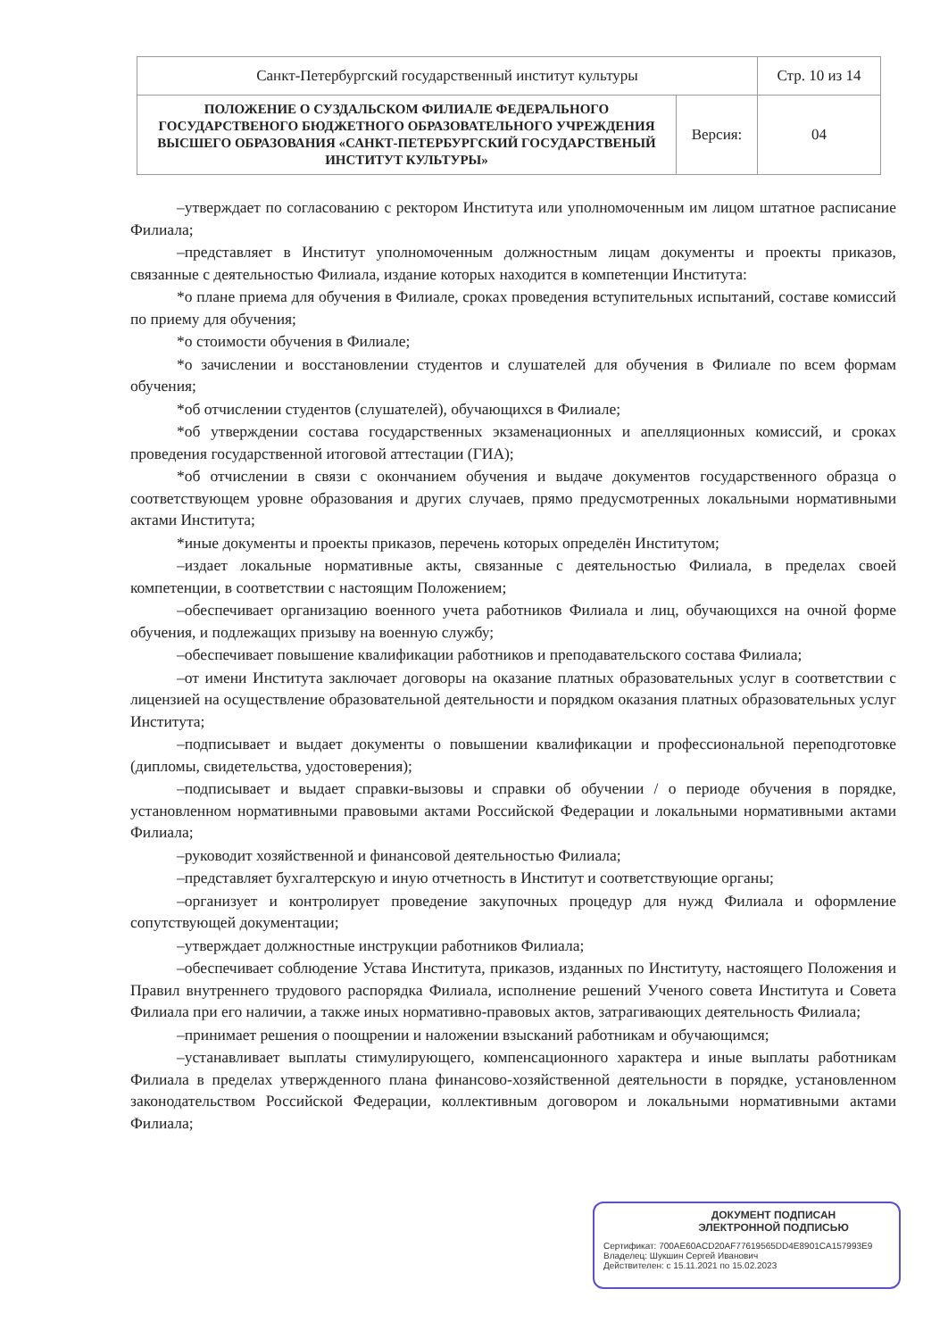| Санкт-Петербургский государственный институт культуры | | Стр. 10 из 14 |
| ПОЛОЖЕНИЕ О СУЗДАЛЬСКОМ ФИЛИАЛЕ ФЕДЕРАЛЬНОГО ГОСУДАРСТВЕНОГО БЮДЖЕТНОГО ОБРАЗОВАТЕЛЬНОГО УЧРЕЖДЕНИЯ ВЫСШЕГО ОБРАЗОВАНИЯ «САНКТ-ПЕТЕРБУРГСКИЙ ГОСУДАРСТВЕНЫЙ ИНСТИТУТ КУЛЬТУРЫ» | Версия: | 04 |
–утверждает по согласованию с ректором Института или уполномоченным им лицом штатное расписание Филиала;
–представляет в Институт уполномоченным должностным лицам документы и проекты приказов, связанные с деятельностью Филиала, издание которых находится в компетенции Института:
*о плане приема для обучения в Филиале, сроках проведения вступительных испытаний, составе комиссий по приему для обучения;
*о стоимости обучения в Филиале;
*о зачислении и восстановлении студентов и слушателей для обучения в Филиале по всем формам обучения;
*об отчислении студентов (слушателей), обучающихся в Филиале;
*об утверждении состава государственных экзаменационных и апелляционных комиссий, и сроках проведения государственной итоговой аттестации (ГИА);
*об отчислении в связи с окончанием обучения и выдаче документов государственного образца о соответствующем уровне образования и других случаев, прямо предусмотренных локальными нормативными актами Института;
*иные документы и проекты приказов, перечень которых определён Институтом;
–издает локальные нормативные акты, связанные с деятельностью Филиала, в пределах своей компетенции, в соответствии с настоящим Положением;
–обеспечивает организацию военного учета работников Филиала и лиц, обучающихся на очной форме обучения, и подлежащих призыву на военную службу;
–обеспечивает повышение квалификации работников и преподавательского состава Филиала;
–от имени Института заключает договоры на оказание платных образовательных услуг в соответствии с лицензией на осуществление образовательной деятельности и порядком оказания платных образовательных услуг Института;
–подписывает и выдает документы о повышении квалификации и профессиональной переподготовке (дипломы, свидетельства, удостоверения);
–подписывает и выдает справки-вызовы и справки об обучении / о периоде обучения в порядке, установленном нормативными правовыми актами Российской Федерации и локальными нормативными актами Филиала;
–руководит хозяйственной и финансовой деятельностью Филиала;
–представляет бухгалтерскую и иную отчетность в Институт и соответствующие органы;
–организует и контролирует проведение закупочных процедур для нужд Филиала и оформление сопутствующей документации;
–утверждает должностные инструкции работников Филиала;
–обеспечивает соблюдение Устава Института, приказов, изданных по Институту, настоящего Положения и Правил внутреннего трудового распорядка Филиала, исполнение решений Ученого совета Института и Совета Филиала при его наличии, а также иных нормативно-правовых актов, затрагивающих деятельность Филиала;
–принимает решения о поощрении и наложении взысканий работникам и обучающимся;
–устанавливает выплаты стимулирующего, компенсационного характера и иные выплаты работникам Филиала в пределах утвержденного плана финансово-хозяйственной деятельности в порядке, установленном законодательством Российской Федерации, коллективным договором и локальными нормативными актами Филиала;
ДОКУМЕНТ ПОДПИСАН
ЭЛЕКТРОННОЙ ПОДПИСЬЮ
Сертификат: 700AE60ACD20AF77619565DD4E8901CA157993E9
Владелец: Шукшин Сергей Иванович
Действителен: с 15.11.2021 по 15.02.2023